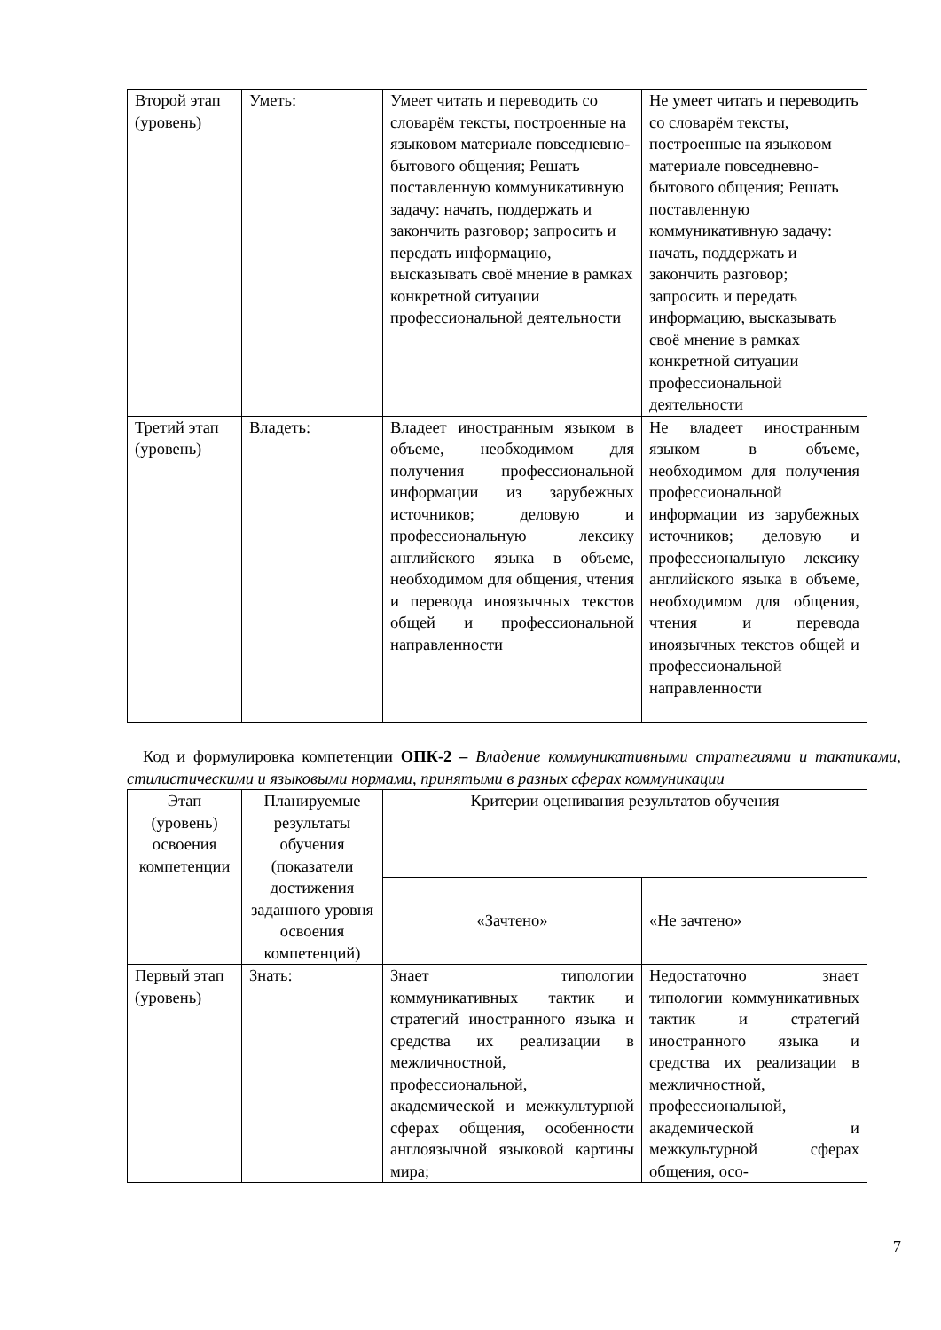| Второй этап (уровень) | Уметь: | Умеет читать и переводить со словарём тексты, построенные на языковом материале повседневно-бытового общения; Решать поставленную коммуникативную задачу: начать, поддержать и закончить разговор; запросить и передать информацию, высказывать своё мнение в рамках конкретной ситуации профессиональной деятельности | Не умеет читать и переводить со словарём тексты, построенные на языковом материале повседневно-бытового общения; Решать поставленную коммуникативную задачу: начать, поддержать и закончить разговор; запросить и передать информацию, высказывать своё мнение в рамках конкретной ситуации профессиональной деятельности |
| Третий этап (уровень) | Владеть: | Владеет иностранным языком в объеме, необходимом для получения профессиональной информации из зарубежных источников; деловую и профессиональную лексику английского языка в объеме, необходимом для общения, чтения и перевода иноязычных текстов общей и профессиональной направленности | Не владеет иностранным языком в объеме, необходимом для получения профессиональной информации из зарубежных источников; деловую и профессиональную лексику английского языка в объеме, необходимом для общения, чтения и перевода иноязычных текстов общей и профессиональной направленности |
Код и формулировка компетенции ОПК-2 – Владение коммуникативными стратегиями и тактиками, стилистическими и языковыми нормами, принятыми в разных сферах коммуникации
| Этап (уровень) освоения компетенции | Планируемые результаты обучения (показатели достижения заданного уровня освоения компетенций) | Критерии оценивания результатов обучения | |
| --- | --- | --- | --- |
| | | «Зачтено» | «Не зачтено» |
| Первый этап (уровень) | Знать: | Знает типологии коммуникативных тактик и стратегий иностранного языка и средства их реализации в межличностной, профессиональной, академической и межкультурной сферах общения, особенности англоязычной языковой картины мира; | Недостаточно знает типологии коммуникативных тактик и стратегий иностранного языка и средства их реализации в межличностной, профессиональной, академической и межкультурной сферах общения, осо- |
7